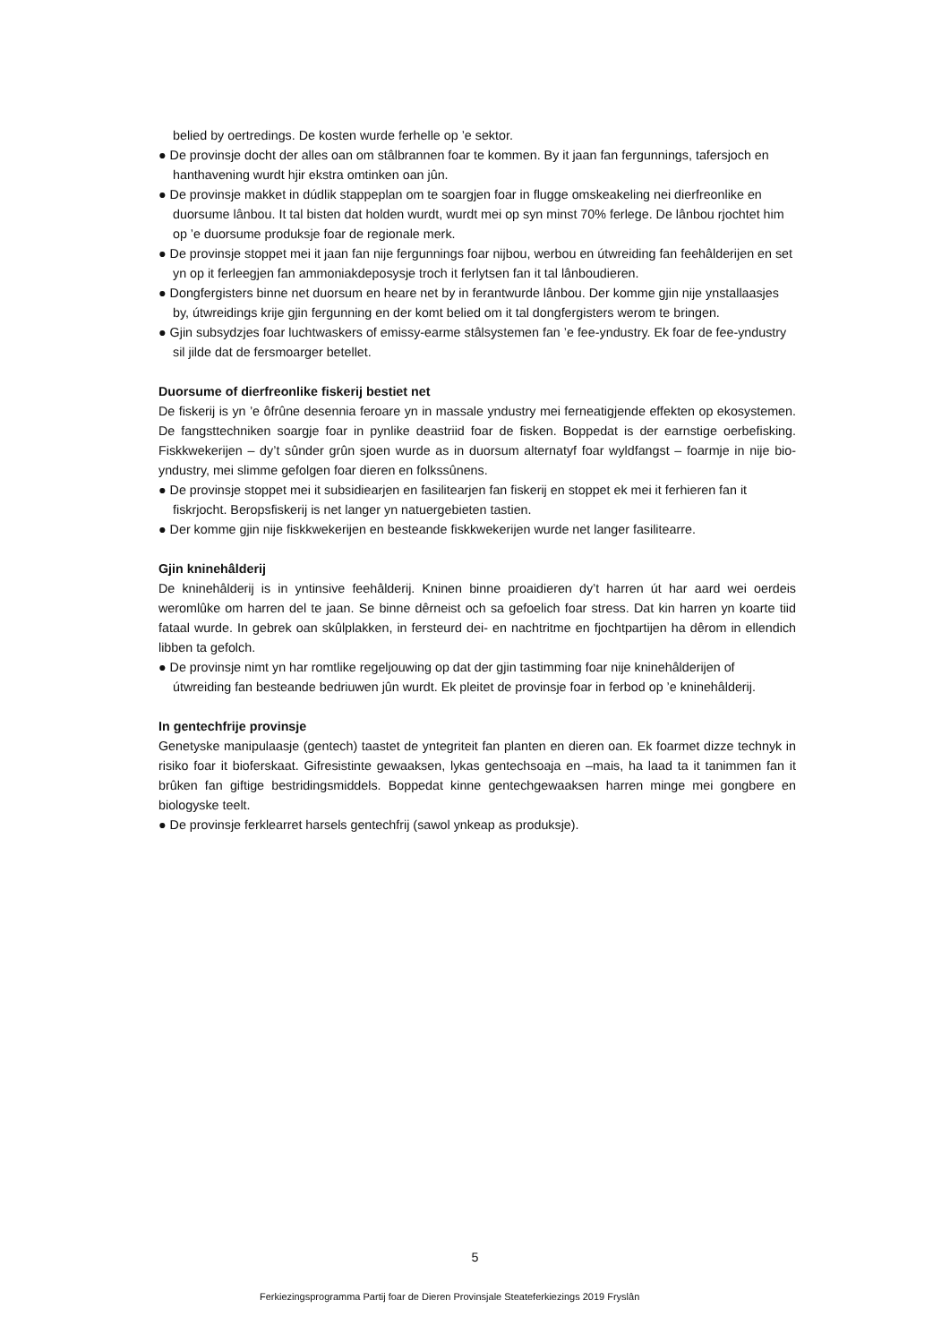belied by oertredings. De kosten wurde ferhelle op ’e sektor.
● De provinsje docht der alles oan om stâlbrannen foar te kommen. By it jaan fan fergunnings, tafersjoch en hanthavening wurdt hjir ekstra omtinken oan jûn.
● De provinsje makket in dúdlik stappeplan om te soargjen foar in flugge omskeakeling nei dierfreonlike en duorsume lânbou. It tal bisten dat holden wurdt, wurdt mei op syn minst 70% ferlege. De lânbou rjochtet him op ’e duorsume produksje foar de regionale merk.
● De provinsje stoppet mei it jaan fan nije fergunnings foar nijbou, werbou en útwreiding fan feehâlderijen en set yn op it ferleegjen fan ammoniakdeposysje troch it ferlytsen fan it tal lânboudieren.
● Dongfergisters binne net duorsum en heare net by in ferantwurde lânbou. Der komme gjin nije ynstallaasjes by, útwreidings krije gjin fergunning en der komt belied om it tal dongfergisters werom te bringen.
● Gjin subsydzjes foar luchtwaskers of emissy-earme stâlsystemen fan ’e fee-yndustry. Ek foar de fee-yndustry sil jilde dat de fersmoarger betellet.
Duorsume of dierfreonlike fiskerij bestiet net
De fiskerij is yn ’e ôfrûne desennia feroare yn in massale yndustry mei ferneatigjende effekten op ekosystemen. De fangsttechniken soargje foar in pynlike deastriid foar de fisken. Boppedat is der earnstige oerbefisking. Fiskkwekerijen – dy’t sûnder grûn sjoen wurde as in duorsum alternatyf foar wyldfangst – foarmje in nije bio-yndustry, mei slimme gefolgen foar dieren en folkssûnens.
● De provinsje stoppet mei it subsidiearjen en fasilitearjen fan fiskerij en stoppet ek mei it ferhieren fan it fiskrjocht. Beropsfiskerij is net langer yn natuergebieten tastien.
● Der komme gjin nije fiskkwekerijen en besteande fiskkwekerijen wurde net langer fasilitearre.
Gjin kninehâlderij
De kninehâlderij is in yntinsive feehâlderij. Kninen binne proaidieren dy’t harren út har aard wei oerdeis weromlûke om harren del te jaan. Se binne dêrneist och sa gefoelich foar stress. Dat kin harren yn koarte tiid fataal wurde. In gebrek oan skûlplakken, in fersteurd dei- en nachtritme en fjochtpartijen ha dêrom in ellendich libben ta gefolch.
● De provinsje nimt yn har romtlike regeljouwing op dat der gjin tastimming foar nije knine­hâlderijen of útwreiding fan besteande bedriuwen jûn wurdt. Ek pleitet de provinsje foar in ferbod op ’e knine­hâlderij.
In gentechfrije provinsje
Genetyske manipulaasje (gentech) taastet de yntegriteit fan planten en dieren oan. Ek foarmet dizze technyk in risiko foar it bioferskaat. Gifresistinte gewaaksen, lykas gentechsoaja en –mais, ha laad ta it tanimmen fan it brûken fan giftige bestridingsmiddels. Boppedat kinne gentechgewaaksen harren minge mei gongbere en biologyske teelt.
● De provinsje ferklearret harsels gentechfrij (sawol ynkeap as produksje).
5
Ferkiezingsprogramma Partij foar de Dieren Provinsjale Steateferkiezings 2019 Fryslân